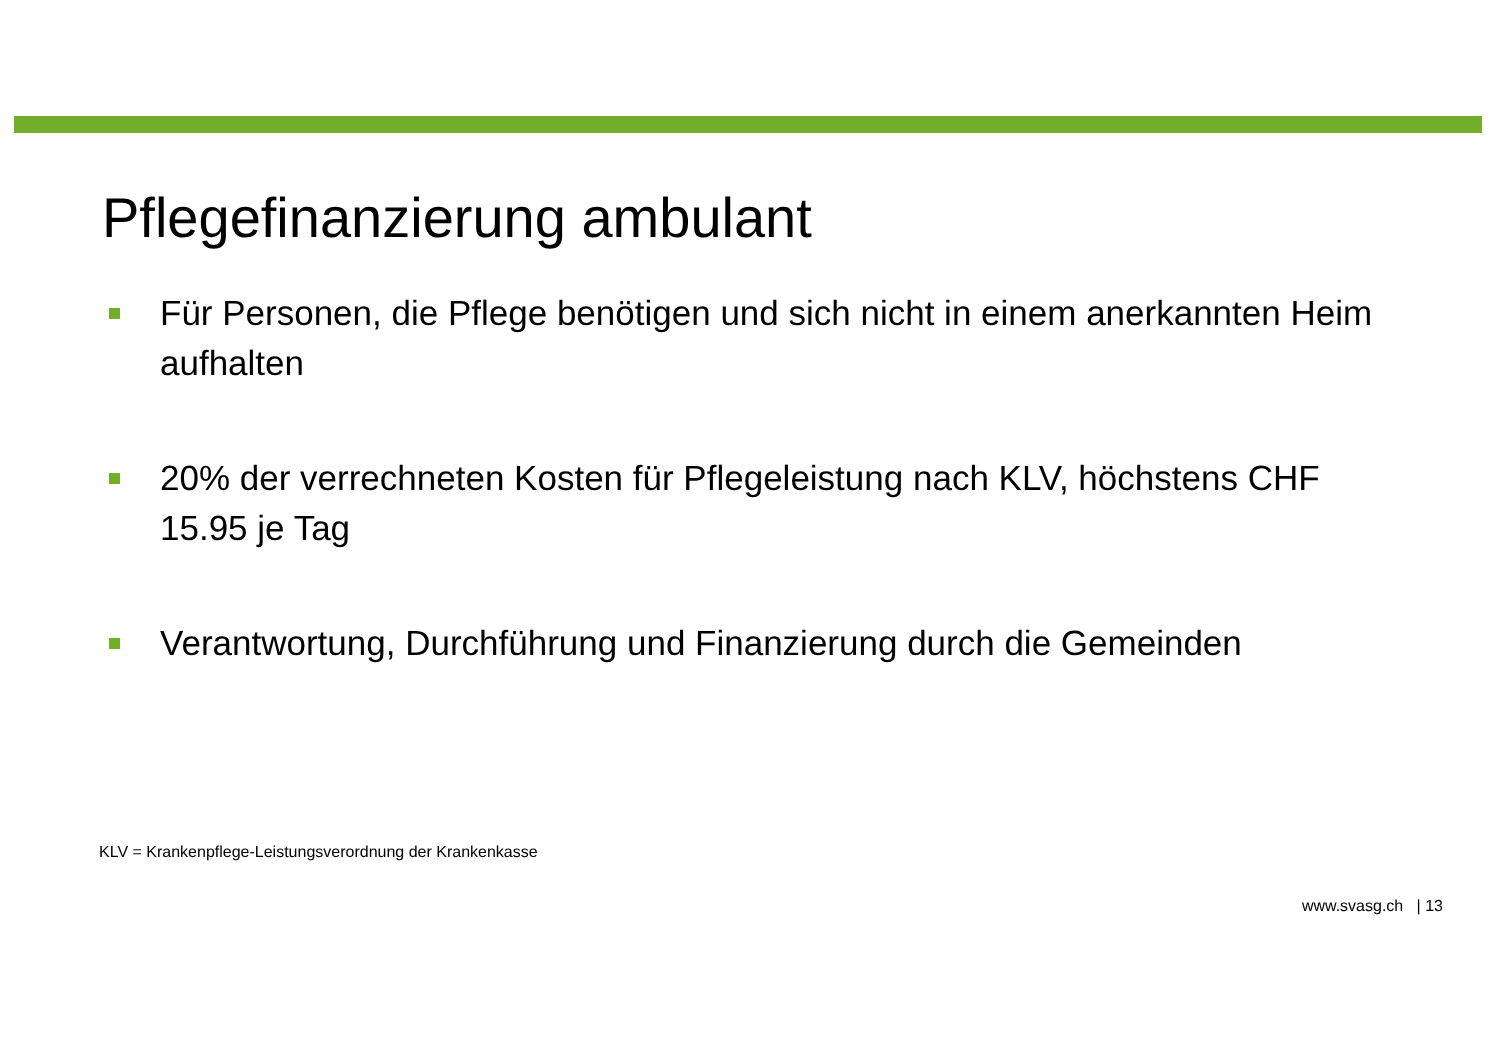Pflegefinanzierung ambulant
Für Personen, die Pflege benötigen und sich nicht in einem anerkannten Heim aufhalten
20% der verrechneten Kosten für Pflegeleistung nach KLV, höchstens CHF 15.95 je Tag
Verantwortung, Durchführung und Finanzierung durch die Gemeinden
KLV = Krankenpflege-Leistungsverordnung der Krankenkasse
www.svasg.ch | 13